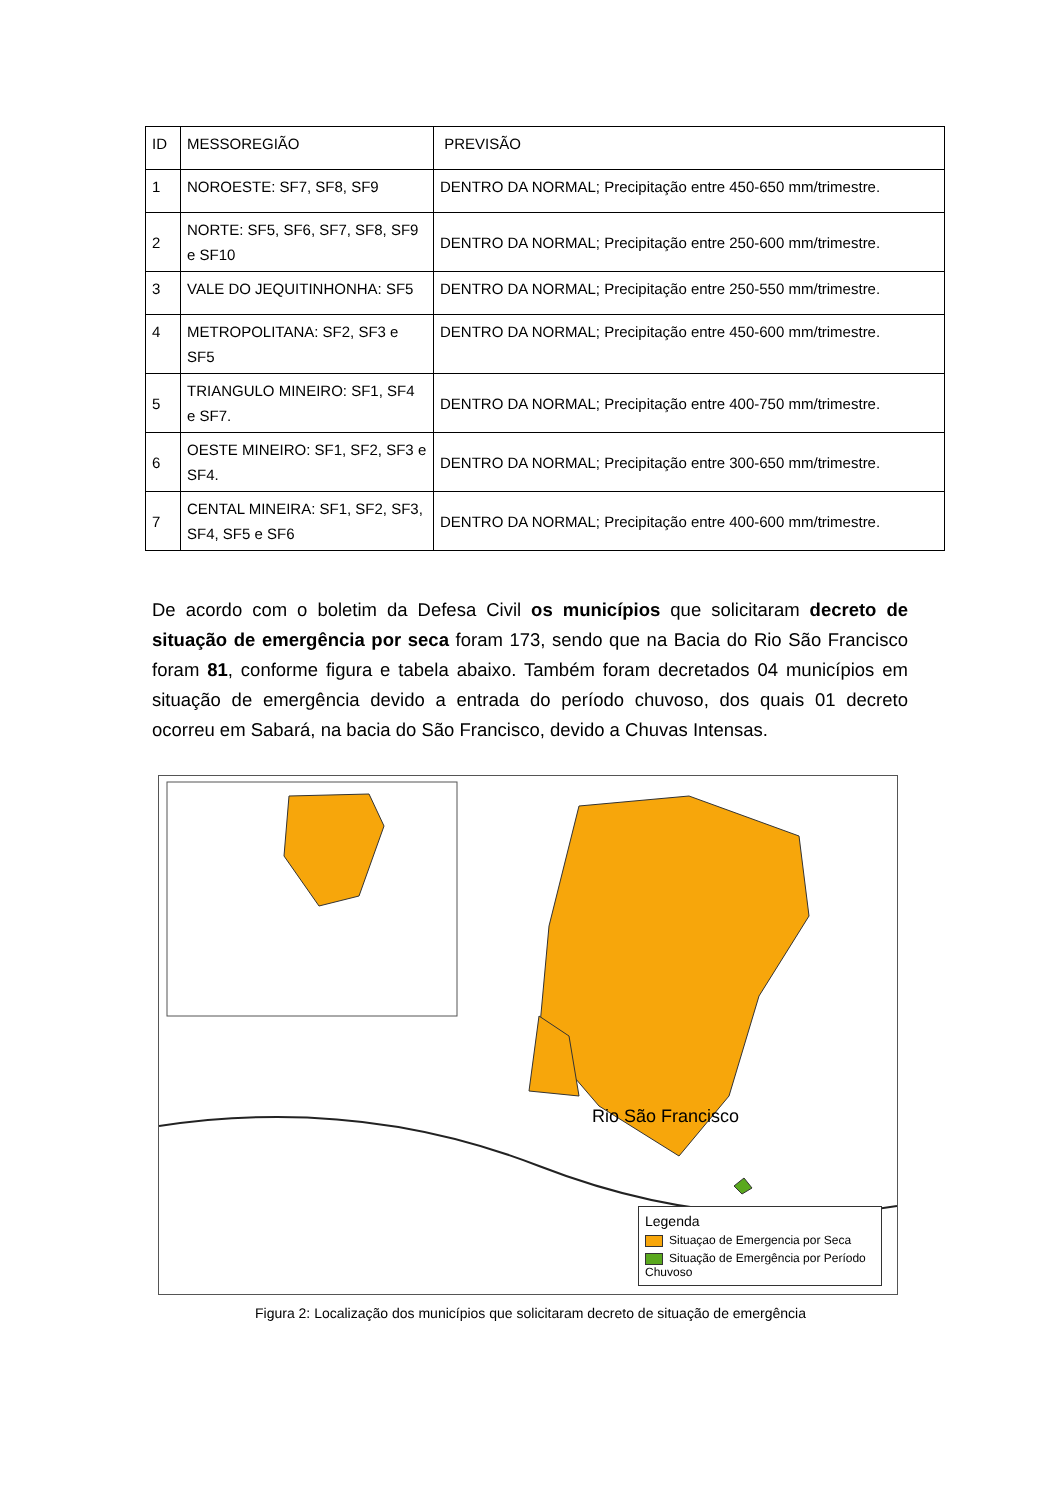| ID | MESSOREGIÃO | PREVISÃO |
| --- | --- | --- |
| 1 | NOROESTE: SF7, SF8, SF9 | DENTRO DA NORMAL; Precipitação entre 450-650 mm/trimestre. |
| 2 | NORTE: SF5, SF6, SF7, SF8, SF9 e SF10 | DENTRO DA NORMAL; Precipitação entre 250-600 mm/trimestre. |
| 3 | VALE DO JEQUITINHONHA: SF5 | DENTRO DA NORMAL; Precipitação entre 250-550 mm/trimestre. |
| 4 | METROPOLITANA: SF2, SF3 e SF5 | DENTRO DA NORMAL; Precipitação entre 450-600 mm/trimestre. |
| 5 | TRIANGULO MINEIRO: SF1, SF4 e SF7. | DENTRO DA NORMAL; Precipitação entre 400-750 mm/trimestre. |
| 6 | OESTE MINEIRO: SF1, SF2, SF3 e SF4. | DENTRO DA NORMAL; Precipitação entre 300-650 mm/trimestre. |
| 7 | CENTAL MINEIRA: SF1, SF2, SF3, SF4, SF5 e SF6 | DENTRO DA NORMAL; Precipitação entre 400-600 mm/trimestre. |
De acordo com o boletim da Defesa Civil os municípios que solicitaram decreto de situação de emergência por seca foram 173, sendo que na Bacia do Rio São Francisco foram 81, conforme figura e tabela abaixo. Também foram decretados 04 municípios em situação de emergência devido a entrada do período chuvoso, dos quais 01 decreto ocorreu em Sabará, na bacia do São Francisco, devido a Chuvas Intensas.
Rio São Francisco
Legenda
Situaçao de Emergencia por Seca
Situação de Emergência por Período Chuvoso
Figura 2: Localização dos municípios que solicitaram decreto de situação de emergência